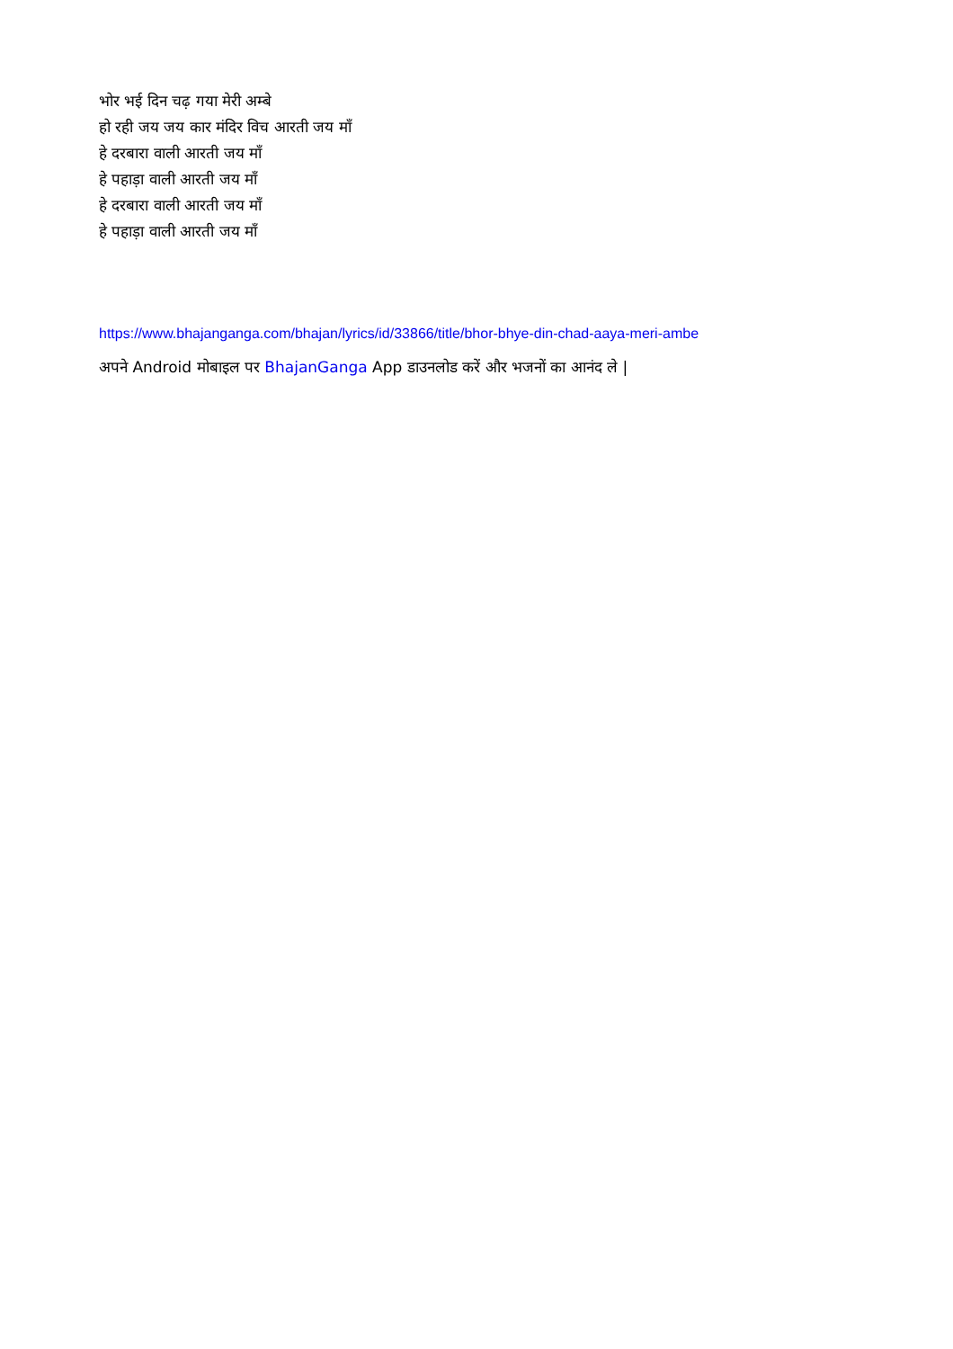भोर भई दिन चढ़ गया मेरी अम्बे
हो रही जय जय कार मंदिर विच आरती जय माँ
हे दरबारा वाली आरती जय माँ
हे पहाड़ा वाली आरती जय माँ
हे दरबारा वाली आरती जय माँ
हे पहाड़ा वाली आरती जय माँ
https://www.bhajanganga.com/bhajan/lyrics/id/33866/title/bhor-bhye-din-chad-aaya-meri-ambe
अपने Android मोबाइल पर BhajanGanga App डाउनलोड करें और भजनों का आनंद ले |